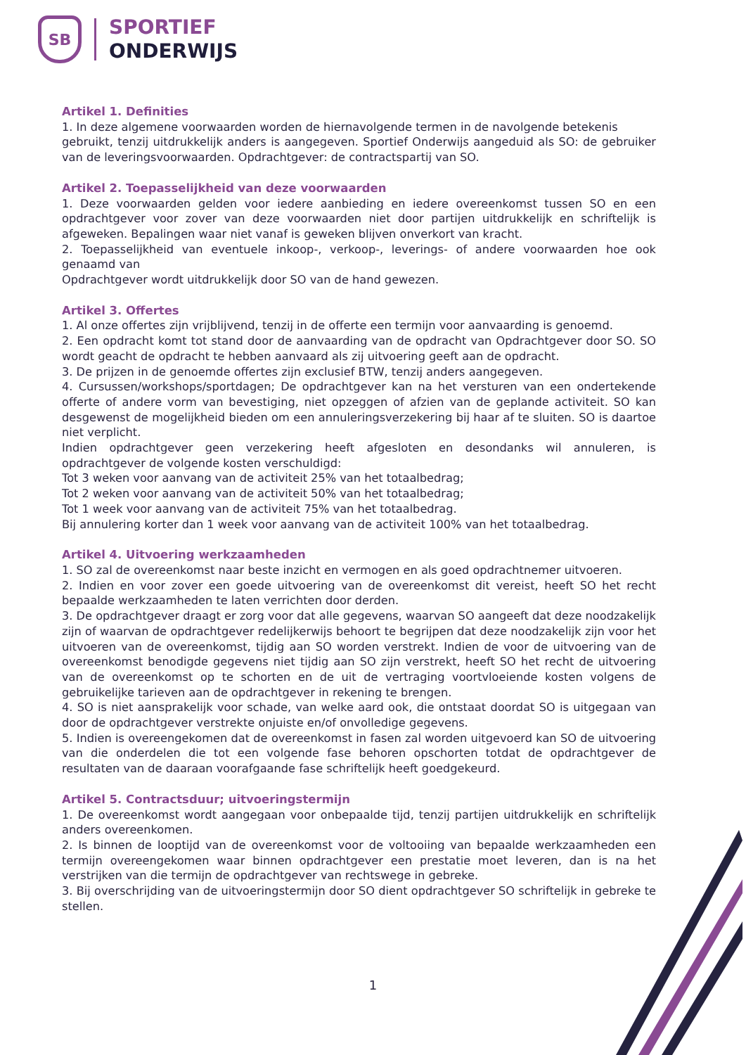SB
SPORTIEF
ONDERWIJS
Artikel 1. Definities
1. In deze algemene voorwaarden worden de hiernavolgende termen in de navolgende betekenis
gebruikt, tenzij uitdrukkelijk anders is aangegeven. Sportief Onderwijs aangeduid als SO: de gebruiker van de leveringsvoorwaarden. Opdrachtgever: de contractspartij van SO.
Artikel 2. Toepasselijkheid van deze voorwaarden
1. Deze voorwaarden gelden voor iedere aanbieding en iedere overeenkomst tussen SO en een opdrachtgever voor zover van deze voorwaarden niet door partijen uitdrukkelijk en schriftelijk is afgeweken. Bepalingen waar niet vanaf is geweken blijven onverkort van kracht.
2. Toepasselijkheid van eventuele inkoop-, verkoop-, leverings- of andere voorwaarden hoe ook genaamd van
Opdrachtgever wordt uitdrukkelijk door SO van de hand gewezen.
Artikel 3. Offertes
1. Al onze offertes zijn vrijblijvend, tenzij in de offerte een termijn voor aanvaarding is genoemd.
2. Een opdracht komt tot stand door de aanvaarding van de opdracht van Opdrachtgever door SO. SO wordt geacht de opdracht te hebben aanvaard als zij uitvoering geeft aan de opdracht.
3. De prijzen in de genoemde offertes zijn exclusief BTW, tenzij anders aangegeven.
4. Cursussen/workshops/sportdagen; De opdrachtgever kan na het versturen van een ondertekende offerte of andere vorm van bevestiging, niet opzeggen of afzien van de geplande activiteit. SO kan desgewenst de mogelijkheid bieden om een annuleringsverzekering bij haar af te sluiten. SO is daartoe niet verplicht.
Indien opdrachtgever geen verzekering heeft afgesloten en desondanks wil annuleren, is opdrachtgever de volgende kosten verschuldigd:
Tot 3 weken voor aanvang van de activiteit 25% van het totaalbedrag;
Tot 2 weken voor aanvang van de activiteit 50% van het totaalbedrag;
Tot 1 week voor aanvang van de activiteit 75% van het totaalbedrag.
Bij annulering korter dan 1 week voor aanvang van de activiteit 100% van het totaalbedrag.
Artikel 4. Uitvoering werkzaamheden
1. SO zal de overeenkomst naar beste inzicht en vermogen en als goed opdrachtnemer uitvoeren.
2. Indien en voor zover een goede uitvoering van de overeenkomst dit vereist, heeft SO het recht bepaalde werkzaamheden te laten verrichten door derden.
3. De opdrachtgever draagt er zorg voor dat alle gegevens, waarvan SO aangeeft dat deze noodzakelijk zijn of waarvan de opdrachtgever redelijkerwijs behoort te begrijpen dat deze noodzakelijk zijn voor het uitvoeren van de overeenkomst, tijdig aan SO worden verstrekt. Indien de voor de uitvoering van de overeenkomst benodigde gegevens niet tijdig aan SO zijn verstrekt, heeft SO het recht de uitvoering van de overeenkomst op te schorten en de uit de vertraging voortvloeiende kosten volgens de gebruikelijke tarieven aan de opdrachtgever in rekening te brengen.
4. SO is niet aansprakelijk voor schade, van welke aard ook, die ontstaat doordat SO is uitgegaan van door de opdrachtgever verstrekte onjuiste en/of onvolledige gegevens.
5. Indien is overeengekomen dat de overeenkomst in fasen zal worden uitgevoerd kan SO de uitvoering van die onderdelen die tot een volgende fase behoren opschorten totdat de opdrachtgever de resultaten van de daaraan voorafgaande fase schriftelijk heeft goedgekeurd.
Artikel 5. Contractsduur; uitvoeringstermijn
1. De overeenkomst wordt aangegaan voor onbepaalde tijd, tenzij partijen uitdrukkelijk en schriftelijk anders overeenkomen.
2. Is binnen de looptijd van de overeenkomst voor de voltooiing van bepaalde werkzaamheden een termijn overeengekomen waar binnen opdrachtgever een prestatie moet leveren, dan is na het verstrijken van die termijn de opdrachtgever van rechtswege in gebreke.
3. Bij overschrijding van de uitvoeringstermijn door SO dient opdrachtgever SO schriftelijk in gebreke te stellen.
1